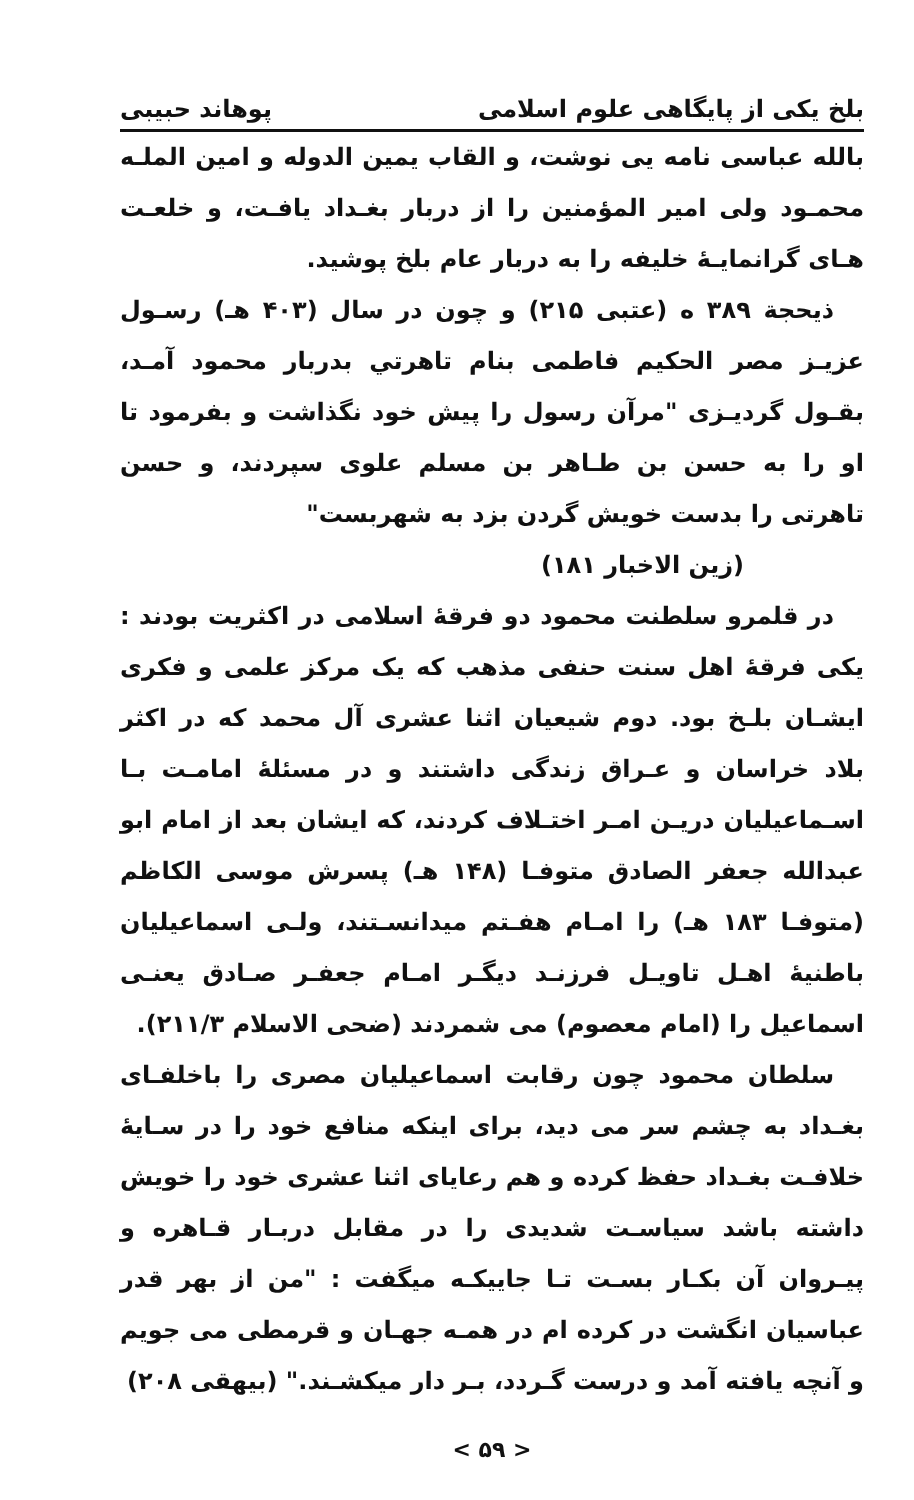بلخ یکی از پایگاهی علوم اسلامی پوهاند حبیبی
بالله عباسی نامه یی نوشت، و القاب یمین الدوله و امین الملـه محمـود ولی امیر المؤمنین را از دربار بغـداد یافـت، و خلعـت هـای گرانمایـهٔ خلیفه را به دربار عام بلخ پوشید.
ذیحجة ۳۸۹ ه (عتبی ۲۱۵) و چون در سال (۴۰۳ هـ) رسـول عزیـز مصر الحکیم فاطمی بنام تاهرتي بدربار محمود آمـد، بقـول گردیـزی "مرآن رسول را پیش خود نگذاشت و بفرمود تا او را به حسن بن طـاهر بن مسلم علوی سپردند، و حسن تاهرتی را بدست خویش گردن بزد به شهربست"
(زین الاخبار ۱۸۱)
در قلمرو سلطنت محمود دو فرقهٔ اسلامی در اکثریت بودند : یکی فرقهٔ اهل سنت حنفی مذهب که یک مرکز علمی و فکری ایشـان بلـخ بود. دوم شیعیان اثنا عشری آل محمد که در اکثر بلاد خراسان و عـراق زندگی داشتند و در مسئلهٔ امامـت بـا اسـماعیلیان دریـن امـر اختـلاف کردند، که ایشان بعد از امام ابو عبدالله جعفر الصادق متوفـا (۱۴۸ هـ) پسرش موسی الکاظم (متوفـا ۱۸۳ هـ) را امـام هفـتم میدانسـتند، ولـی اسماعیلیان باطنیهٔ اهـل تاویـل فرزنـد دیگـر امـام جعفـر صـادق یعنـی اسماعیل را (امام معصوم) می شمردند (ضحی الاسلام ۲۱۱/۳).
سلطان محمود چون رقابت اسماعیلیان مصری را باخلفـای بغـداد به چشم سر می دید، برای اینکه منافع خود را در سـایهٔ خلافـت بغـداد حفظ کرده و هم رعایای اثنا عشری خود را خویش داشته باشد سیاسـت شدیدی را در مقابل دربـار قـاهره و پیـروان آن بکـار بسـت تـا جاییکـه میگفت : "من از بهر قدر عباسیان انگشت در کرده ام در همـه جهـان و قرمطی می جویم و آنچه یافته آمد و درست گـردد، بـر دار میکشـند." (بیهقی ۲۰۸)
< ۵۹ >